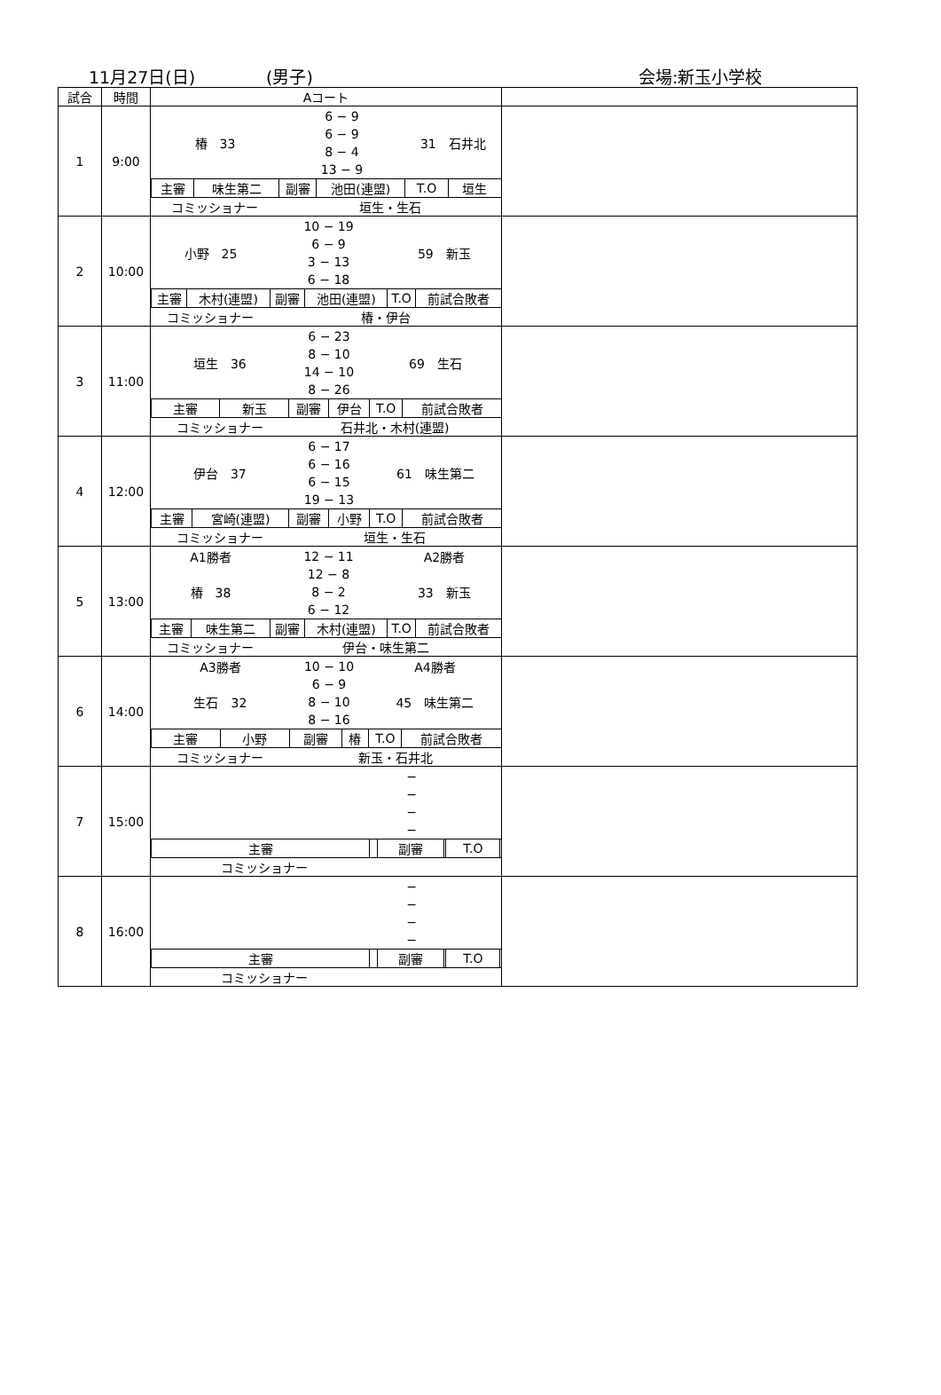11月27日(日) (男子) 会場:新玉小学校
| 試合 | 時間 | Aコート | |
| --- | --- | --- | --- |
| 1 | 9:00 | / 椿 33 / / 6 − 9 / / 31 石井北 / / / / / 6 − 9 / / / / / / / 8 − 4 / / / / / / / 13 − 9 / / / / / 主審 / 味生第二 / 副審 / 池田(連盟) / T.O / 垣生 / / コミッショナー / / 垣生・生石 / / / / | |
| 2 | 10:00 | / 小野 25 / / 10 − 19 / / 59 新玉 / / / / / 6 − 9 / / / / / / / 3 − 13 / / / / / / / 6 − 18 / / / / / 主審 / 木村(連盟) / 副審 / 池田(連盟) / T.O / 前試合敗者 / / コミッショナー / / 椿・伊台 / / / / | |
| 3 | 11:00 | / 垣生 36 / / 6 − 23 / / 69 生石 / / / / / 8 − 10 / / / / / / / 14 − 10 / / / / / / / 8 − 26 / / / / / 主審 / 新玉 / 副審 / 伊台 / T.O / 前試合敗者 / / コミッショナー / / 石井北・木村(連盟) / / / / | |
| 4 | 12:00 | / 伊台 37 / / 6 − 17 / / 61 味生第二 / / / / / 6 − 16 / / / / / / / 6 − 15 / / / / / / / 19 − 13 / / / / / 主審 / 宮崎(連盟) / 副審 / 小野 / T.O / 前試合敗者 / / コミッショナー / / 垣生・生石 / / / / | |
| 5 | 13:00 | / A1勝者 / / 12 − 11 / / A2勝者 / / / 椿 38 / / 12 − 8 / / 33 新玉 / / / / / 8 − 2 / / / / / / / 6 − 12 / / / / / 主審 / 味生第二 / 副審 / 木村(連盟) / T.O / 前試合敗者 / / コミッショナー / / 伊台・味生第二 / / / / | |
| 6 | 14:00 | / A3勝者 / / 10 − 10 / / A4勝者 / / / 生石 32 / / 6 − 9 / / 45 味生第二 / / / / / 8 − 10 / / / / / / / 8 − 16 / / / / / 主審 / 小野 / 副審 / 椿 / T.O / 前試合敗者 / / コミッショナー / / 新玉・石井北 / / / / | |
| 7 | 15:00 | / / / − / / / / / / / − / / / / / / / − / / / / / / / − / / / / / 主審 / / 副審 / / T.O / / / コミッショナー / / / / / / | |
| 8 | 16:00 | / / / − / / / / / / / − / / / / / / / − / / / / / / / − / / / / / 主審 / / 副審 / / T.O / / / コミッショナー / / / / / / | |